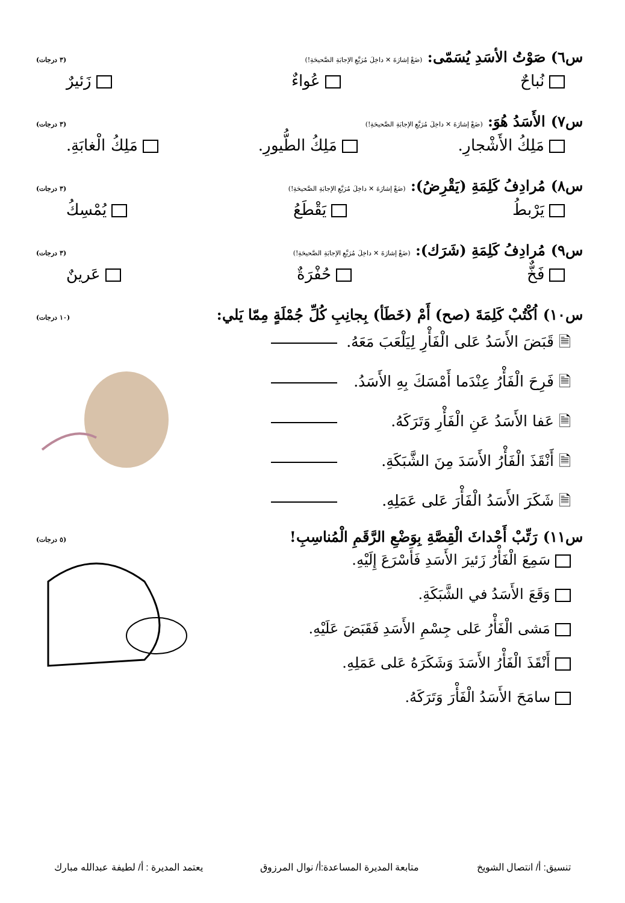س٦) صَوْتُ الأسَدِ يُسَمّى: (ضَعْ إشارَةَ ✕ داخِلَ مُرَبَّعِ الإجابَةِ الصَّحيحَةِ!)
(٣ درجات)
نُباحٌ عُواءٌ زَئيرٌ
س٧) الأَسَدُ هُوَ: (ضَعْ إشارَةَ ✕ داخِلَ مُرَبَّعِ الإجابَةِ الصَّحيحَةِ!)
(٣ درجات)
مَلِكُ الأَشْجارِ. مَلِكُ الطُّيورِ. مَلِكُ الْغابَةِ.
س٨) مُرادِفُ كَلِمَةِ (يَقْرِضُ): (ضَعْ إشارَةَ ✕ داخِلَ مُرَبَّعِ الإجابَةِ الصَّحيحَةِ!)
(٣ درجات)
يَرْبطُ يَقْطَعُ يُمْسِكُ
س٩) مُرادِفُ كَلِمَةِ (شَرَك): (ضَعْ إشارَةَ ✕ داخِلَ مُرَبَّعِ الإجابَةِ الصَّحيحَةِ!)
(٣ درجات)
فَخٌّ حُفْرَةٌ عَرينٌ
س١٠) اُكْتُبْ كَلِمَةَ (صح) أَمْ (خَطَأ) بِجانِبِ كُلِّ جُمْلَةٍ مِمّا يَلي:
(١٠ درجات)
🗎 قَبَضَ الأَسَدُ عَلى الْفَأْرِ لِيَلْعَبَ مَعَهُ.
🗎 فَرِحَ الْفَأْرُ عِنْدَما أَمْسَكَ بِهِ الأَسَدُ.
🗎 عَفا الأَسَدُ عَنِ الْفَأْرِ وَتَرَكَهُ.
🗎 أَنْقَذَ الْفَأْرُ الأَسَدَ مِنَ الشَّبَكَةِ.
🗎 شَكَرَ الأَسَدُ الْفَأْرَ عَلى عَمَلِهِ.
س١١) رَتِّبْ أَحْداثَ الْقِصَّةِ بِوَضْعِ الرَّقَمِ الْمُناسِبِ!
(٥ درجات)
سَمِعَ الْفَأْرُ زَئيرَ الأَسَدِ فَأَسْرَعَ إِلَيْهِ.
وَقَعَ الأَسَدُ في الشَّبَكَةِ.
مَشى الْفَأْرُ عَلى جِسْمِ الأَسَدِ فَقَبَضَ عَلَيْهِ.
أَنْقَذَ الْفَأْرُ الأَسَدَ وَشَكَرَهُ عَلى عَمَلِهِ.
سامَحَ الأَسَدُ الْفَأْرَ وَتَرَكَهُ.
تنسيق: أ/ انتصال الشويخ متابعة المديرة المساعدة:أ/ نوال المرزوق يعتمد المديرة : أ/ لطيفة عبدالله مبارك